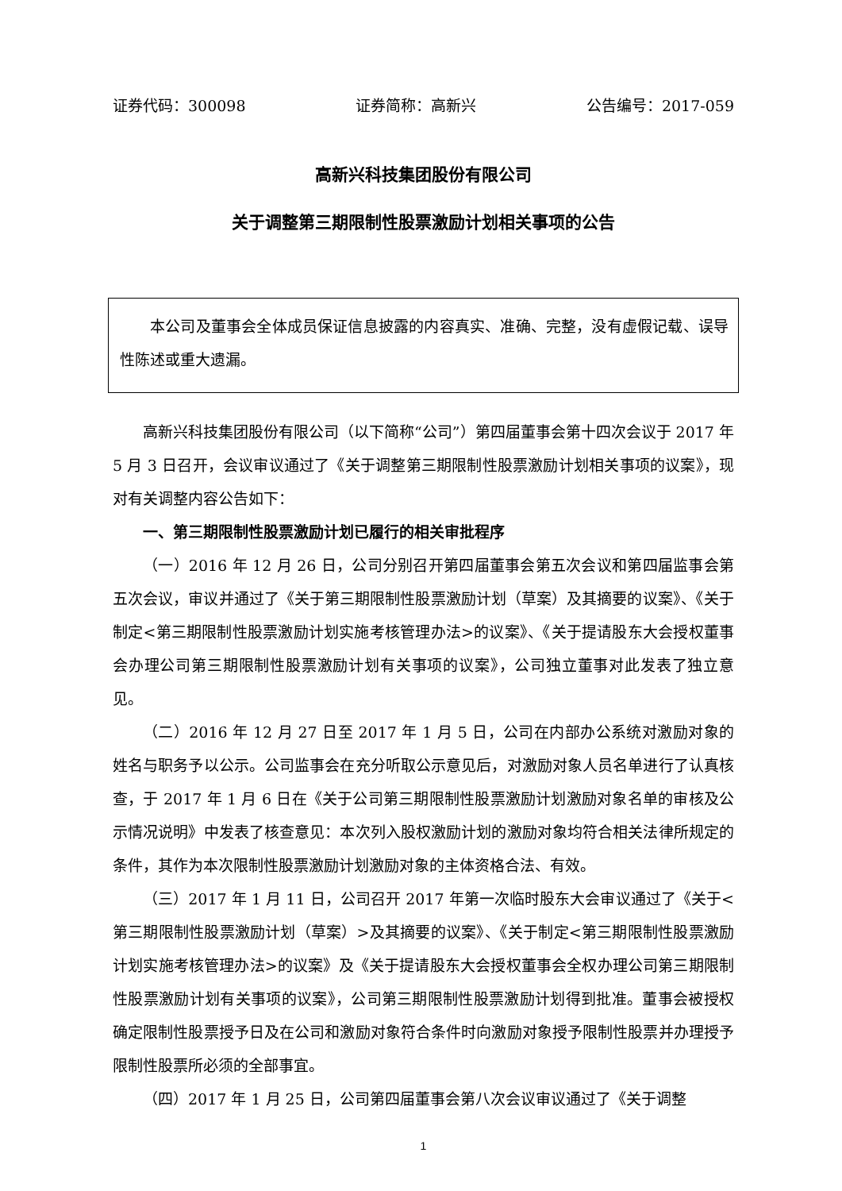证券代码：300098 证券简称：高新兴 公告编号：2017-059
高新兴科技集团股份有限公司
关于调整第三期限制性股票激励计划相关事项的公告
本公司及董事会全体成员保证信息披露的内容真实、准确、完整，没有虚假记载、误导性陈述或重大遗漏。
高新兴科技集团股份有限公司（以下简称“公司”）第四届董事会第十四次会议于 2017 年 5 月 3 日召开，会议审议通过了《关于调整第三期限制性股票激励计划相关事项的议案》，现对有关调整内容公告如下：
一、第三期限制性股票激励计划已履行的相关审批程序
（一）2016 年 12 月 26 日，公司分别召开第四届董事会第五次会议和第四届监事会第五次会议，审议并通过了《关于第三期限制性股票激励计划（草案）及其摘要的议案》、《关于制定<第三期限制性股票激励计划实施考核管理办法>的议案》、《关于提请股东大会授权董事会办理公司第三期限制性股票激励计划有关事项的议案》，公司独立董事对此发表了独立意见。
（二）2016 年 12 月 27 日至 2017 年 1 月 5 日，公司在内部办公系统对激励对象的姓名与职务予以公示。公司监事会在充分听取公示意见后，对激励对象人员名单进行了认真核查，于 2017 年 1 月 6 日在《关于公司第三期限制性股票激励计划激励对象名单的审核及公示情况说明》中发表了核查意见：本次列入股权激励计划的激励对象均符合相关法律所规定的条件，其作为本次限制性股票激励计划激励对象的主体资格合法、有效。
（三）2017 年 1 月 11 日，公司召开 2017 年第一次临时股东大会审议通过了《关于<第三期限制性股票激励计划（草案）>及其摘要的议案》、《关于制定<第三期限制性股票激励计划实施考核管理办法>的议案》及《关于提请股东大会授权董事会全权办理公司第三期限制性股票激励计划有关事项的议案》，公司第三期限制性股票激励计划得到批准。董事会被授权确定限制性股票授予日及在公司和激励对象符合条件时向激励对象授予限制性股票并办理授予限制性股票所必须的全部事宜。
（四）2017 年 1 月 25 日，公司第四届董事会第八次会议审议通过了《关于调整
1